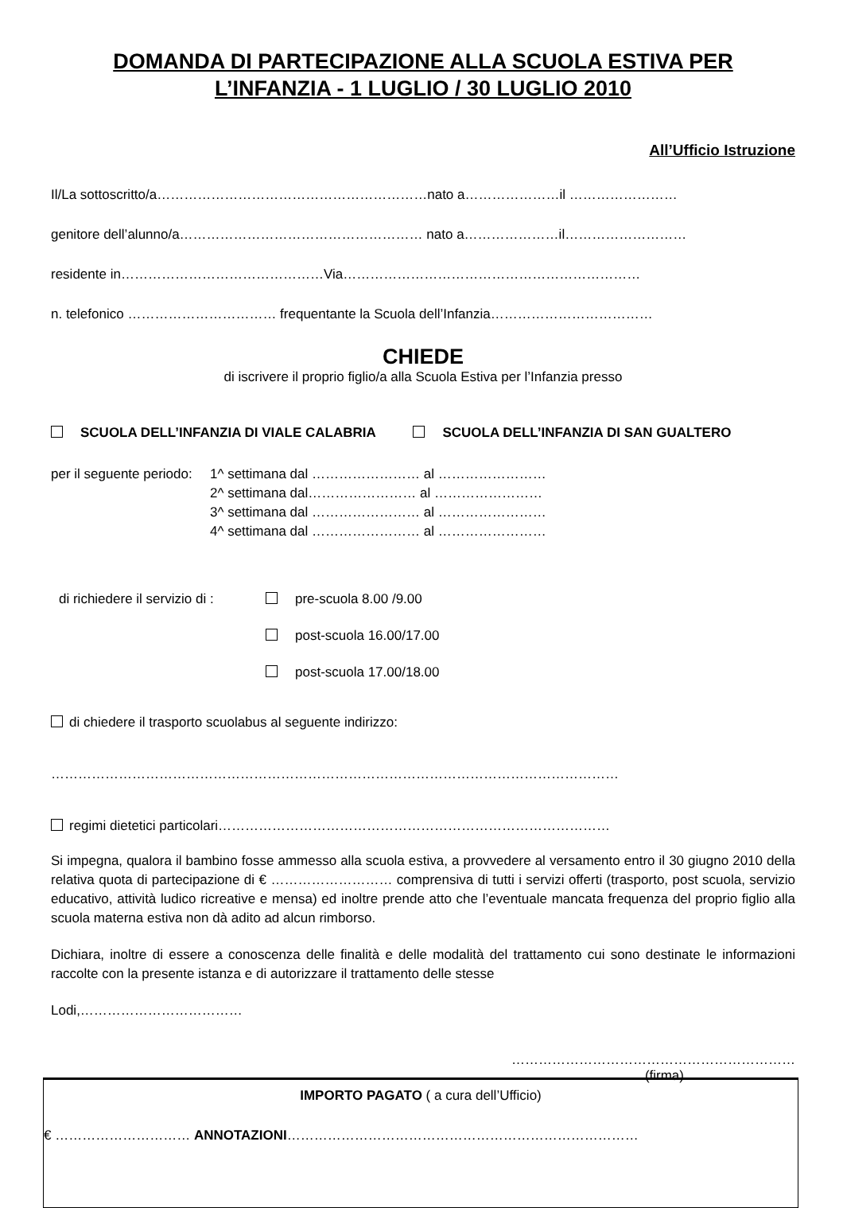DOMANDA DI PARTECIPAZIONE ALLA SCUOLA ESTIVA PER
L’INFANZIA - 1 LUGLIO / 30 LUGLIO 2010
All’Ufficio Istruzione
Il/La sottoscritto/a……………………………………………………nato a…………………il ……………………
genitore dell’alunno/a……………………………………………… nato a…………………il………………………
residente in………………………………………Via…………………………………………………………
n. telefonico …………………………… frequentante la Scuola dell’Infanzia………………………………
CHIEDE
di iscrivere il proprio figlio/a alla Scuola Estiva per l’Infanzia presso
SCUOLA DELL’INFANZIA DI VIALE CALABRIA SCUOLA DELL’INFANZIA DI SAN GUALTERO
per il seguente periodo:
1^ settimana dal …………………… al ……………………
2^ settimana dal…………………… al ……………………
3^ settimana dal …………………… al ……………………
4^ settimana dal …………………… al ……………………
di richiedere il servizio di :
pre-scuola 8.00 /9.00
post-scuola 16.00/17.00
post-scuola 17.00/18.00
di chiedere il trasporto scuolabus al seguente indirizzo:
………………………………………………………………………………………………………………
regimi dietetici particolari……………………………………………………………………………
Si impegna, qualora il bambino fosse ammesso alla scuola estiva, a provvedere al versamento entro il 30 giugno 2010 della relativa quota di partecipazione di € ……………………… comprensiva di tutti i servizi offerti (trasporto, post scuola, servizio educativo, attività ludico ricreative e mensa) ed inoltre prende atto che l’eventuale mancata frequenza del proprio figlio alla scuola materna estiva non dà adito ad alcun rimborso.
Dichiara, inoltre di essere a conoscenza delle finalità e delle modalità del trattamento cui sono destinate le informazioni raccolte con la presente istanza e di autorizzare il trattamento delle stesse
Lodi,………………………………
………………………………………………………
(firma)
IMPORTO PAGATO ( a cura dell’Ufficio)
€ ………………………… ANNOTAZIONI……………………………………………………………………